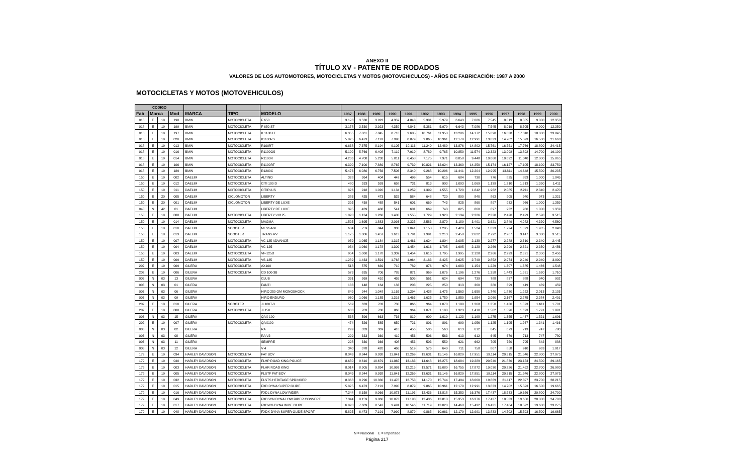ANEXO II
TÍTULO XV - PATENTE DE RODADOS
VALORES DE LOS AUTOMOTORES, MOTOCICLETAS Y MOTOS (MOTOVEHICULOS) - AÑOS DE FABRICACIÓN: 1987 A 2000
MOTOCICLETAS Y MOTOS (MOTOVEHICULOS)
| CODIGO | | | | | | | | | | | | | | | | | | | | |
| --- | --- | --- | --- | --- | --- | --- | --- | --- | --- | --- | --- | --- | --- | --- | --- | --- | --- | --- | --- | --- |
| Fab | Marca | | Mod | MARCA | TIPO | MODELO | 1987 | 1988 | 1989 | 1990 | 1991 | 1992 | 1993 | 1994 | 1995 | 1996 | 1997 | 1998 | 1999 | 2000 |
| 018 | E | 19 | 198 | BMW | MOTOCICLETA | F 650 | 3.178 | 3.530 | 3.923 | 4.359 | 4.843 | 5.381 | 5.979 | 6.643 | 7.086 | 7.545 | 8.019 | 8.505 | 9.000 | 12.350 |
| 018 | E | 19 | 199 | BMW | MOTOCICLETA | F 650 ST | 3.178 | 3.530 | 3.923 | 4.359 | 4.843 | 5.381 | 5.979 | 6.643 | 7.086 | 7.545 | 8.019 | 8.505 | 9.000 | 12.350 |
| 018 | E | 19 | 197 | BMW | MOTOCICLETA | K 1100 LT | 6.355 | 7.061 | 7.845 | 8.718 | 9.685 | 10.761 | 11.958 | 13.286 | 14.172 | 15.090 | 16.038 | 17.010 | 18.000 | 23.845 |
| 018 | E | 19 | 020 | BMW | MOTOCICLETA | K1100RS | 5.825 | 6.473 | 7.191 | 7.990 | 8.879 | 9.865 | 10.961 | 12.179 | 12.991 | 13.833 | 14.702 | 15.593 | 16.500 | 21.660 |
| 018 | E | 19 | 013 | BMW | MOTOCICLETA | R100RT | 6.638 | 7.375 | 8.194 | 9.105 | 10.116 | 11.240 | 12.489 | 13.876 | 14.802 | 15.761 | 16.751 | 17.766 | 18.800 | 24.415 |
| 018 | E | 19 | 016 | BMW | MOTOCICLETA | R1100GS | 5.190 | 5.766 | 6.408 | 7.119 | 7.910 | 8.789 | 9.765 | 10.850 | 11.574 | 12.323 | 13.098 | 13.892 | 14.700 | 19.190 |
| 018 | E | 19 | 014 | BMW | MOTOCICLETA | R1100R | 4.236 | 4.708 | 5.230 | 5.811 | 6.458 | 7.175 | 7.971 | 8.858 | 9.448 | 10.060 | 10.692 | 11.340 | 12.000 | 15.865 |
| 018 | E | 19 | 106 | BMW | MOTOCICLETA | R1100RT | 6.390 | 7.100 | 7.889 | 8.765 | 9.739 | 10.821 | 12.024 | 13.360 | 14.250 | 15.174 | 16.127 | 17.105 | 18.100 | 23.750 |
| 018 | E | 19 | 189 | BMW | MOTOCICLETA | R1200C | 5.473 | 6.080 | 6.756 | 7.506 | 8.340 | 9.268 | 10.296 | 11.441 | 12.204 | 12.995 | 13.811 | 14.648 | 15.500 | 20.235 |
| 150 | E | 19 | 002 | DAELIM | MOTOCICLETA | ALTINO | 328 | 364 | 404 | 449 | 499 | 554 | 615 | 684 | 730 | 776 | 825 | 893 | 1.000 | 1.045 |
| 150 | E | 19 | 012 | DAELIM | MOTOCICLETA | CITI 100 D | 480 | 533 | 593 | 658 | 731 | 813 | 903 | 1.003 | 1.069 | 1.139 | 1.210 | 1.313 | 1.350 | 1.411 |
| 150 | E | 19 | 011 | DAELIM | MOTOCICLETA | CITIPLUS | 826 | 918 | 1.020 | 1.134 | 1.259 | 1.399 | 1.555 | 1.728 | 1.842 | 1.962 | 2.085 | 2.211 | 2.340 | 2.470 |
| 150 | E | 20 | 005 | DAELIM | CICLOMOTOR | LIBERTY | 383 | 425 | 473 | 525 | 584 | 648 | 720 | 800 | 840 | 863 | 905 | 940 | 973 | 1.321 |
| 150 | E | 20 | 001 | DAELIM | CICLOMOTOR | LIBERTY DE LUXE | 395 | 439 | 488 | 541 | 601 | 669 | 743 | 825 | 860 | 897 | 932 | 966 | 1.000 | 1.359 |
| 040 | N | 42 | 01 | DAELIM | | LIBERTY DE LUXE | 395 | 439 | 488 | 541 | 601 | 669 | 743 | 825 | 860 | 897 | 932 | 966 | 1.000 | 1.359 |
| 150 | E | 19 | 008 | DAELIM | MOTOCICLETA | LIBERTY VX125 | 1.020 | 1.134 | 1.260 | 1.400 | 1.555 | 1.729 | 1.920 | 2.134 | 2.226 | 2.320 | 2.420 | 2.499 | 2.590 | 3.515 |
| 150 | E | 19 | 014 | DAELIM | MOTOCICLETA | MAGMA | 1.525 | 1.695 | 1.883 | 2.093 | 2.325 | 2.583 | 2.870 | 3.189 | 3.401 | 3.621 | 3.849 | 4.082 | 4.320 | 4.560 |
| 150 | E | 18 | 010 | DAELIM | SCOOTER | MESSAGE | 684 | 759 | 844 | 938 | 1.041 | 1.158 | 1.285 | 1.429 | 1.524 | 1.623 | 1.724 | 1.829 | 1.935 | 2.043 |
| 150 | E | 18 | 013 | DAELIM | SCOOTER | TRANS RV | 1.175 | 1.306 | 1.451 | 1.613 | 1.791 | 1.991 | 2.213 | 2.458 | 2.622 | 2.792 | 2.967 | 3.147 | 3.330 | 3.515 |
| 150 | E | 19 | 007 | DAELIM | MOTOCICLETA | VC 125 ADVANCE | 959 | 1.065 | 1.184 | 1.315 | 1.461 | 1.624 | 1.804 | 2.005 | 2.138 | 2.277 | 2.288 | 2.310 | 2.340 | 2.445 |
| 150 | E | 19 | 004 | DAELIM | MOTOCICLETA | VC-125 | 954 | 1.060 | 1.178 | 1.309 | 1.454 | 1.616 | 1.795 | 1.995 | 2.128 | 2.266 | 2.299 | 2.321 | 2.350 | 2.456 |
| 150 | E | 19 | 003 | DAELIM | MOTOCICLETA | VF-125D | 954 | 1.060 | 1.178 | 1.309 | 1.454 | 1.616 | 1.795 | 1.995 | 2.128 | 2.266 | 2.299 | 2.321 | 2.350 | 2.456 |
| 150 | E | 19 | 009 | DAELIM | MOTOCICLETA | VS-125 | 1.289 | 1.433 | 1.591 | 1.768 | 1.964 | 2.183 | 2.425 | 2.625 | 2.748 | 2.852 | 2.974 | 2.940 | 2.940 | 3.990 |
| 202 | E | 19 | 009 | GILERA | MOTOCICLETA | AX100 | 518 | 575 | 639 | 710 | 789 | 876 | 974 | 1.083 | 1.154 | 1.229 | 1.307 | 1.385 | 1.466 | 1.548 |
| 202 | E | 19 | 006 | GILERA | MOTOCICLETA | CD 100-3B | 573 | 635 | 706 | 785 | 871 | 969 | 1.076 | 1.196 | 1.276 | 1.358 | 1.443 | 1.531 | 1.620 | 1.710 |
| 003 | N | 03 | 13 | GILERA | | CLUB | 331 | 369 | 410 | 455 | 505 | 561 | 624 | 694 | 739 | 788 | 837 | 888 | 940 | 992 |
| 003 | N | 03 | 01 | GILERA | | FANTI | 133 | 148 | 164 | 183 | 203 | 225 | 250 | 313 | 360 | 380 | 399 | 419 | 439 | 459 |
| 003 | N | 03 | 06 | GILERA | | HIRO 250 GM MONOSHOCK | 849 | 944 | 1.048 | 1.165 | 1.294 | 1.438 | 1.475 | 1.563 | 1.650 | 1.740 | 1.830 | 1.922 | 2.013 | 2.103 |
| 003 | N | 03 | 09 | GILERA | | HIRO ENDURO | 960 | 1.066 | 1.185 | 1.316 | 1.463 | 1.625 | 1.750 | 1.850 | 1.954 | 2.060 | 2.167 | 2.275 | 2.384 | 2.491 |
| 202 | E | 18 | 010 | GILERA | SCOOTER | JL100T-3 | 569 | 633 | 703 | 780 | 866 | 964 | 1.070 | 1.189 | 1.268 | 1.350 | 1.436 | 1.523 | 1.611 | 1.701 |
| 202 | E | 19 | 008 | GILERA | MOTOCICLETA | JL150 | 633 | 703 | 780 | 868 | 964 | 1.071 | 1.190 | 1.323 | 1.410 | 1.502 | 1.596 | 1.693 | 1.791 | 1.891 |
| 003 | N | 03 | 15 | GILERA | | QAX 100 | 538 | 596 | 663 | 736 | 819 | 909 | 1.010 | 1.123 | 1.198 | 1.275 | 1.355 | 1.437 | 1.521 | 1.606 |
| 202 | E | 19 | 007 | GILERA | MOTOCICLETA | QAX100 | 474 | 526 | 585 | 650 | 721 | 801 | 891 | 990 | 1.056 | 1.125 | 1.195 | 1.267 | 1.341 | 1.416 |
| 003 | N | 03 | 02 | GILERA | | RA | 299 | 333 | 369 | 410 | 456 | 506 | 563 | 613 | 612 | 645 | 679 | 713 | 747 | 780 |
| 003 | N | 03 | 08 | GILERA | | RA V2 | 299 | 333 | 369 | 410 | 456 | 506 | 563 | 613 | 612 | 645 | 679 | 713 | 747 | 780 |
| 003 | N | 03 | 11 | GILERA | | SEMPRE | 298 | 330 | 366 | 408 | 453 | 503 | 559 | 621 | 662 | 705 | 750 | 795 | 842 | 888 |
| 003 | N | 03 | 12 | GILERA | | V 4 | 340 | 378 | 420 | 466 | 519 | 576 | 640 | 711 | 758 | 807 | 858 | 910 | 963 | 1.017 |
| 179 | E | 19 | 034 | HARLEY DAVIDSON | MOTOCICLETA | FAT BOY | 8.049 | 8.944 | 9.938 | 11.041 | 12.269 | 13.631 | 15.146 | 16.829 | 17.951 | 19.114 | 20.315 | 21.546 | 22.800 | 27.075 |
| 179 | E | 19 | 040 | HARLEY DAVIDSON | MOTOCICLETA | FLHP ROAD KING POLICE | 8.650 | 9.610 | 10.679 | 11.865 | 13.183 | 14.648 | 16.275 | 18.084 | 19.289 | 20.540 | 21.830 | 23.153 | 24.500 | 29.165 |
| 179 | E | 19 | 003 | HARLEY DAVIDSON | MOTOCICLETA | FLHR ROAD KING | 8.014 | 8.905 | 9.894 | 10.993 | 12.215 | 13.571 | 15.080 | 16.755 | 17.872 | 19.030 | 20.226 | 21.452 | 22.700 | 26.980 |
| 179 | E | 19 | 005 | HARLEY DAVIDSON | MOTOCICLETA | FLSTF FAT BOY | 8.049 | 8.944 | 9.938 | 11.041 | 12.269 | 13.631 | 15.146 | 16.829 | 17.951 | 19.114 | 20.315 | 21.546 | 22.800 | 27.075 |
| 179 | E | 19 | 032 | HARLEY DAVIDSON | MOTOCICLETA | FLSTS HERITAGE SPRINGER | 8.368 | 9.296 | 10.330 | 11.478 | 12.753 | 14.170 | 15.744 | 17.494 | 18.660 | 19.869 | 21.117 | 22.397 | 23.700 | 28.215 |
| 179 | E | 19 | 015 | HARLEY DAVIDSON | MOTOCICLETA | FXD DYNA SUPER GLIDE | 5.825 | 6.473 | 7.191 | 7.990 | 8.879 | 9.865 | 10.961 | 12.179 | 12.991 | 13.833 | 14.702 | 15.593 | 16.500 | 19.665 |
| 179 | E | 19 | 016 | HARLEY DAVIDSON | MOTOCICLETA | FXDL DYNA LOW RIDER | 7.344 | 8.159 | 9.066 | 10.073 | 11.193 | 12.436 | 13.818 | 15.353 | 16.376 | 17.437 | 18.533 | 19.656 | 20.800 | 24.700 |
| 179 | E | 19 | 049 | HARLEY DAVIDSON | MOTOCICLETA | FXDSCN DYNA LOW RIDER CONVERTI | 7.344 | 8.159 | 9.066 | 10.073 | 11.193 | 12.436 | 13.818 | 15.353 | 16.376 | 17.437 | 18.533 | 19.656 | 20.800 | 24.700 |
| 179 | E | 19 | 017 | HARLEY DAVIDSON | MOTOCICLETA | FXDWG DYNA WIDE GLIDE | 6.920 | 7.689 | 8.543 | 9.491 | 10.546 | 11.719 | 13.020 | 14.468 | 15.432 | 16.431 | 17.464 | 18.522 | 19.600 | 23.275 |
| 179 | E | 19 | 048 | HARLEY DAVIDSON | MOTOCICLETA | FXDX DYNA SUPER GLIDE SPORT | 5.825 | 6.473 | 7.191 | 7.990 | 8.879 | 9.865 | 10.961 | 12.179 | 12.991 | 13.833 | 14.702 | 15.593 | 16.500 | 19.665 |
N = Nacional E = Importado
Página 217